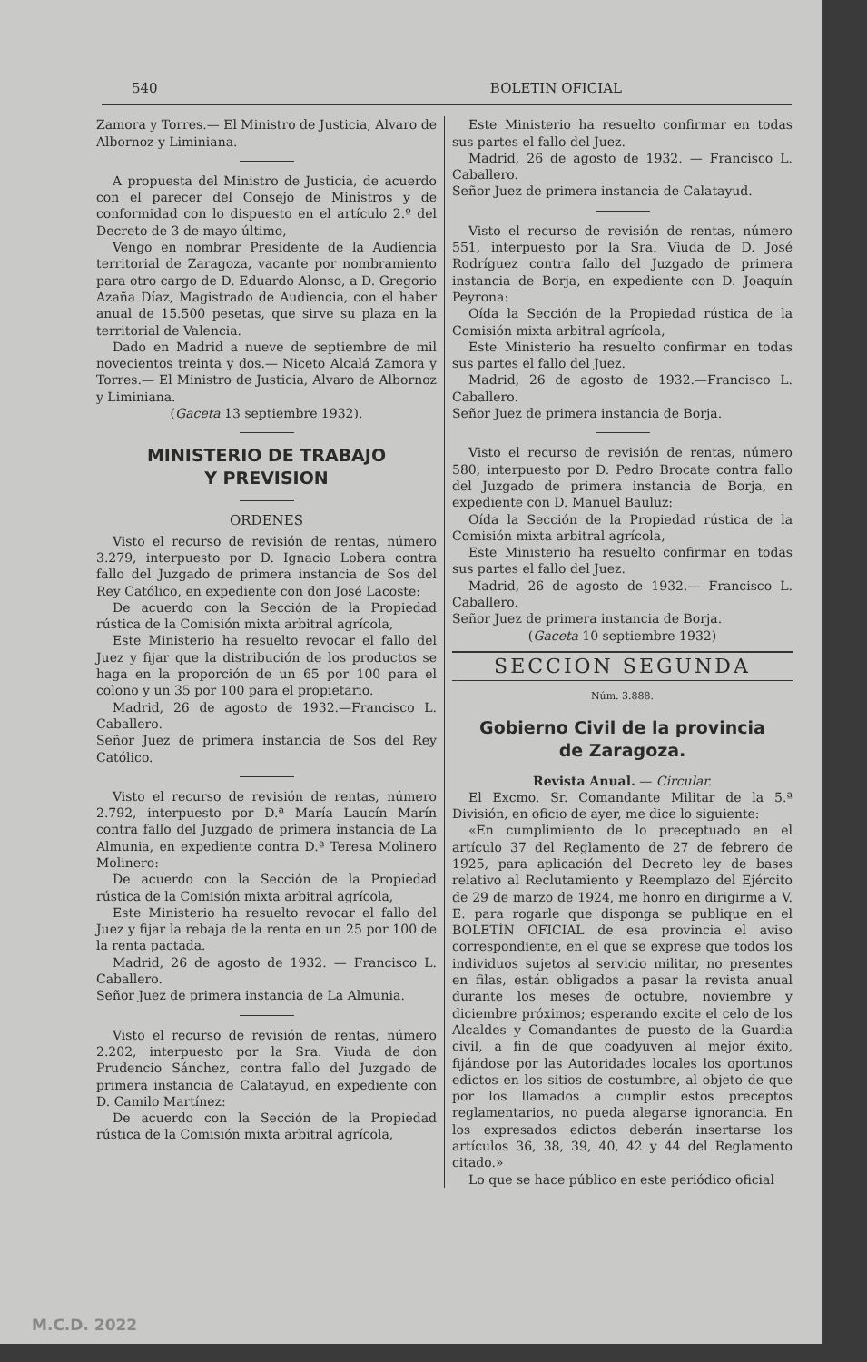540 BOLETIN OFICIAL
Zamora y Torres.— El Ministro de Justicia, Alvaro de Albornoz y Liminiana.
A propuesta del Ministro de Justicia, de acuerdo con el parecer del Consejo de Ministros y de conformidad con lo dispuesto en el artículo 2.º del Decreto de 3 de mayo último,
Vengo en nombrar Presidente de la Audiencia territorial de Zaragoza, vacante por nombramiento para otro cargo de D. Eduardo Alonso, a D. Gregorio Azaña Díaz, Magistrado de Audiencia, con el haber anual de 15.500 pesetas, que sirve su plaza en la territorial de Valencia.
Dado en Madrid a nueve de septiembre de mil novecientos treinta y dos.— Niceto Alcalá Zamora y Torres.— El Ministro de Justicia, Alvaro de Albornoz y Liminiana.
(Gaceta 13 septiembre 1932).
MINISTERIO DE TRABAJO
Y PREVISION
ORDENES
Visto el recurso de revisión de rentas, número 3.279, interpuesto por D. Ignacio Lobera contra fallo del Juzgado de primera instancia de Sos del Rey Católico, en expediente con don José Lacoste:
De acuerdo con la Sección de la Propiedad rústica de la Comisión mixta arbitral agrícola,
Este Ministerio ha resuelto revocar el fallo del Juez y fijar que la distribución de los productos se haga en la proporción de un 65 por 100 para el colono y un 35 por 100 para el propietario.
Madrid, 26 de agosto de 1932.—Francisco L. Caballero.
Señor Juez de primera instancia de Sos del Rey Católico.
Visto el recurso de revisión de rentas, número 2.792, interpuesto por D.ª María Laucín Marín contra fallo del Juzgado de primera instancia de La Almunia, en expediente contra D.ª Teresa Molinero Molinero:
De acuerdo con la Sección de la Propiedad rústica de la Comisión mixta arbitral agrícola,
Este Ministerio ha resuelto revocar el fallo del Juez y fijar la rebaja de la renta en un 25 por 100 de la renta pactada.
Madrid, 26 de agosto de 1932. — Francisco L. Caballero.
Señor Juez de primera instancia de La Almunia.
Visto el recurso de revisión de rentas, número 2.202, interpuesto por la Sra. Viuda de don Prudencio Sánchez, contra fallo del Juzgado de primera instancia de Calatayud, en expediente con D. Camilo Martínez:
De acuerdo con la Sección de la Propiedad rústica de la Comisión mixta arbitral agrícola,
Este Ministerio ha resuelto confirmar en todas sus partes el fallo del Juez.
Madrid, 26 de agosto de 1932. — Francisco L. Caballero.
Señor Juez de primera instancia de Calatayud.
Visto el recurso de revisión de rentas, número 551, interpuesto por la Sra. Viuda de D. José Rodríguez contra fallo del Juzgado de primera instancia de Borja, en expediente con D. Joaquín Peyrona:
Oída la Sección de la Propiedad rústica de la Comisión mixta arbitral agrícola,
Este Ministerio ha resuelto confirmar en todas sus partes el fallo del Juez.
Madrid, 26 de agosto de 1932.—Francisco L. Caballero.
Señor Juez de primera instancia de Borja.
Visto el recurso de revisión de rentas, número 580, interpuesto por D. Pedro Brocate contra fallo del Juzgado de primera instancia de Borja, en expediente con D. Manuel Bauluz:
Oída la Sección de la Propiedad rústica de la Comisión mixta arbitral agrícola,
Este Ministerio ha resuelto confirmar en todas sus partes el fallo del Juez.
Madrid, 26 de agosto de 1932.— Francisco L. Caballero.
Señor Juez de primera instancia de Borja.
(Gaceta 10 septiembre 1932)
SECCION SEGUNDA
Núm. 3.888.
Gobierno Civil de la provincia
de Zaragoza.
Revista Anual. — Circular.
El Excmo. Sr. Comandante Militar de la 5.ª División, en oficio de ayer, me dice lo siguiente:
«En cumplimiento de lo preceptuado en el artículo 37 del Reglamento de 27 de febrero de 1925, para aplicación del Decreto ley de bases relativo al Reclutamiento y Reemplazo del Ejército de 29 de marzo de 1924, me honro en dirigirme a V. E. para rogarle que disponga se publique en el BOLETÍN OFICIAL de esa provincia el aviso correspondiente, en el que se exprese que todos los individuos sujetos al servicio militar, no presentes en filas, están obligados a pasar la revista anual durante los meses de octubre, noviembre y diciembre próximos; esperando excite el celo de los Alcaldes y Comandantes de puesto de la Guardia civil, a fin de que coadyuven al mejor éxito, fijándose por las Autoridades locales los oportunos edictos en los sitios de costumbre, al objeto de que por los llamados a cumplir estos preceptos reglamentarios, no pueda alegarse ignorancia. En los expresados edictos deberán insertarse los artículos 36, 38, 39, 40, 42 y 44 del Reglamento citado.»
Lo que se hace público en este periódico oficial
M.C.D. 2022